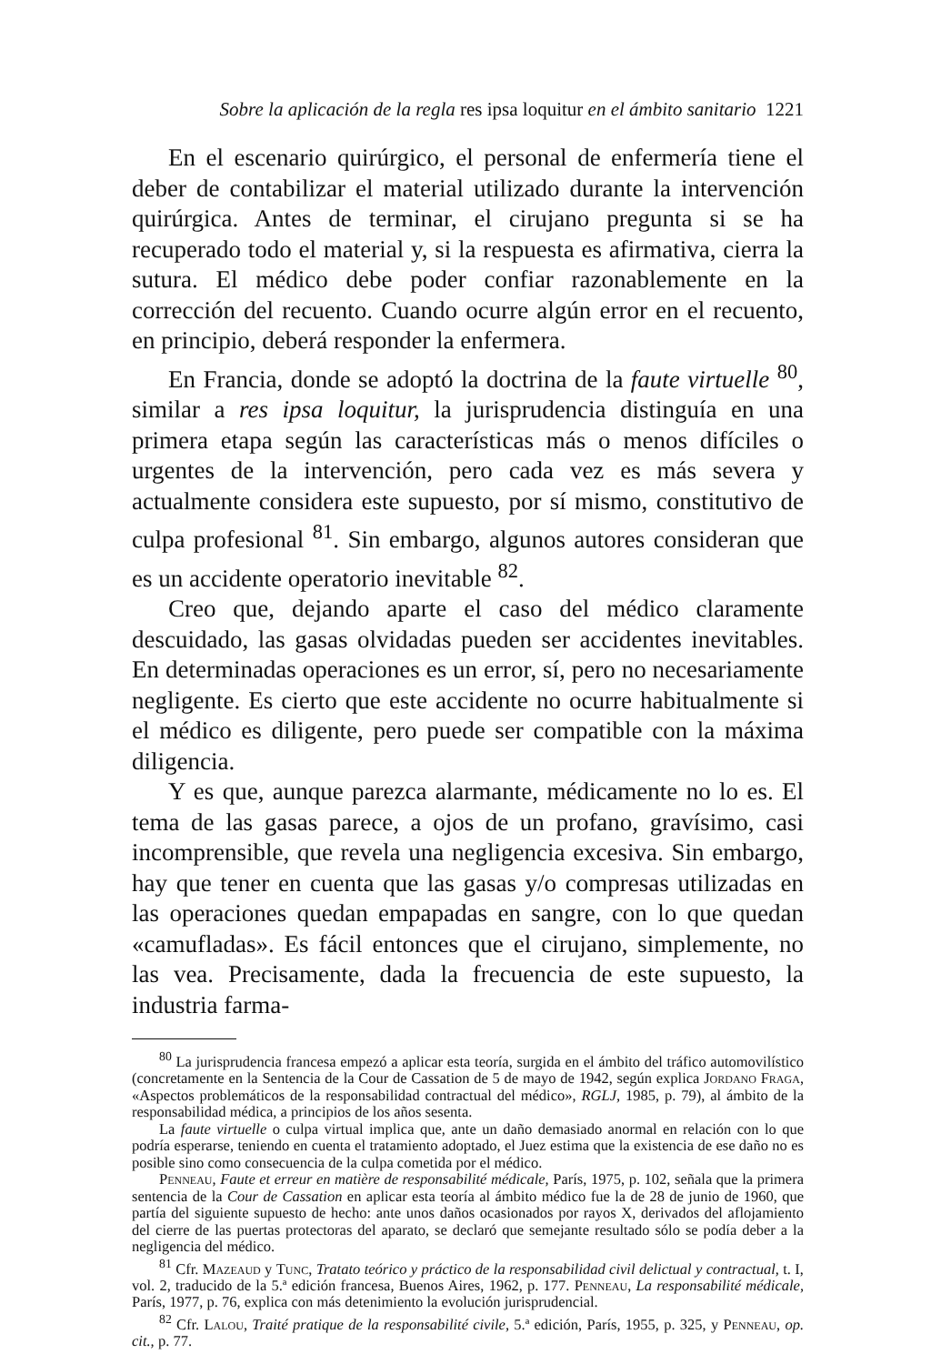Sobre la aplicación de la regla res ipsa loquitur en el ámbito sanitario 1221
En el escenario quirúrgico, el personal de enfermería tiene el deber de contabilizar el material utilizado durante la intervención quirúrgica. Antes de terminar, el cirujano pregunta si se ha recuperado todo el material y, si la respuesta es afirmativa, cierra la sutura. El médico debe poder confiar razonablemente en la corrección del recuento. Cuando ocurre algún error en el recuento, en principio, deberá responder la enfermera.
En Francia, donde se adoptó la doctrina de la faute virtuelle <sup>80</sup>, similar a res ipsa loquitur, la jurisprudencia distinguía en una primera etapa según las características más o menos difíciles o urgentes de la intervención, pero cada vez es más severa y actualmente considera este supuesto, por sí mismo, constitutivo de culpa profesional <sup>81</sup>. Sin embargo, algunos autores consideran que es un accidente operatorio inevitable <sup>82</sup>.
Creo que, dejando aparte el caso del médico claramente descuidado, las gasas olvidadas pueden ser accidentes inevitables. En determinadas operaciones es un error, sí, pero no necesariamente negligente. Es cierto que este accidente no ocurre habitualmente si el médico es diligente, pero puede ser compatible con la máxima diligencia.
Y es que, aunque parezca alarmante, médicamente no lo es. El tema de las gasas parece, a ojos de un profano, gravísimo, casi incomprensible, que revela una negligencia excesiva. Sin embargo, hay que tener en cuenta que las gasas y/o compresas utilizadas en las operaciones quedan empapadas en sangre, con lo que quedan «camufladas». Es fácil entonces que el cirujano, simplemente, no las vea. Precisamente, dada la frecuencia de este supuesto, la industria farma-
<sup>80</sup> La jurisprudencia francesa empezó a aplicar esta teoría, surgida en el ámbito del tráfico automovilístico (concretamente en la Sentencia de la Cour de Cassation de 5 de mayo de 1942, según explica Jordano Fraga, «Aspectos problemáticos de la responsabilidad contractual del médico», RGLJ, 1985, p. 79), al ámbito de la responsabilidad médica, a principios de los años sesenta.
La faute virtuelle o culpa virtual implica que, ante un daño demasiado anormal en relación con lo que podría esperarse, teniendo en cuenta el tratamiento adoptado, el Juez estima que la existencia de ese daño no es posible sino como consecuencia de la culpa cometida por el médico.
Penneau, Faute et erreur en matière de responsabilité médicale, París, 1975, p. 102, señala que la primera sentencia de la Cour de Cassation en aplicar esta teoría al ámbito médico fue la de 28 de junio de 1960, que partía del siguiente supuesto de hecho: ante unos daños ocasionados por rayos X, derivados del aflojamiento del cierre de las puertas protectoras del aparato, se declaró que semejante resultado sólo se podía deber a la negligencia del médico.
<sup>81</sup> Cfr. Mazeaud y Tunc, Tratato teórico y práctico de la responsabilidad civil delictual y contractual, t. I, vol. 2, traducido de la 5.ª edición francesa, Buenos Aires, 1962, p. 177. Penneau, La responsabilité médicale, París, 1977, p. 76, explica con más detenimiento la evolución jurisprudencial.
<sup>82</sup> Cfr. Lalou, Traité pratique de la responsabilité civile, 5.ª edición, París, 1955, p. 325, y Penneau, op. cit., p. 77.